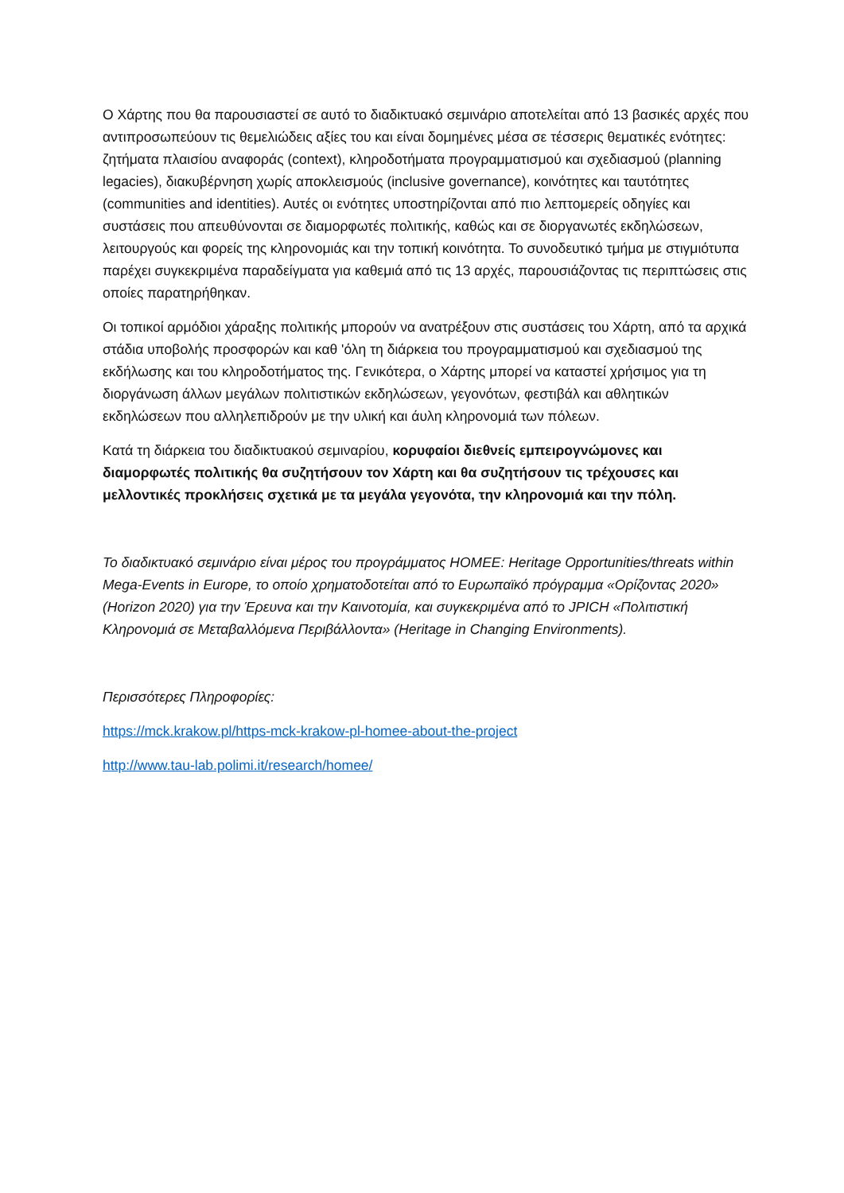Ο Χάρτης που θα παρουσιαστεί σε αυτό το διαδικτυακό σεμινάριο αποτελείται από 13 βασικές αρχές που αντιπροσωπεύουν τις θεμελιώδεις αξίες του και είναι δομημένες μέσα σε τέσσερις θεματικές ενότητες: ζητήματα πλαισίου αναφοράς (context), κληροδοτήματα προγραμματισμού και σχεδιασμού (planning legacies), διακυβέρνηση χωρίς αποκλεισμούς (inclusive governance), κοινότητες και ταυτότητες (communities and identities). Αυτές οι ενότητες υποστηρίζονται από πιο λεπτομερείς οδηγίες και συστάσεις που απευθύνονται σε διαμορφωτές πολιτικής, καθώς και σε διοργανωτές εκδηλώσεων, λειτουργούς και φορείς της κληρονομιάς και την τοπική κοινότητα. Το συνοδευτικό τμήμα με στιγμιότυπα παρέχει συγκεκριμένα παραδείγματα για καθεμιά από τις 13 αρχές, παρουσιάζοντας τις περιπτώσεις στις οποίες παρατηρήθηκαν.
Οι τοπικοί αρμόδιοι χάραξης πολιτικής μπορούν να ανατρέξουν στις συστάσεις του Χάρτη, από τα αρχικά στάδια υποβολής προσφορών και καθ 'όλη τη διάρκεια του προγραμματισμού και σχεδιασμού της εκδήλωσης και του κληροδοτήματος της. Γενικότερα, ο Χάρτης μπορεί να καταστεί χρήσιμος για τη διοργάνωση άλλων μεγάλων πολιτιστικών εκδηλώσεων, γεγονότων, φεστιβάλ και αθλητικών εκδηλώσεων που αλληλεπιδρούν με την υλική και άυλη κληρονομιά των πόλεων.
Κατά τη διάρκεια του διαδικτυακού σεμιναρίου, κορυφαίοι διεθνείς εμπειρογνώμονες και διαμορφωτές πολιτικής θα συζητήσουν τον Χάρτη και θα συζητήσουν τις τρέχουσες και μελλοντικές προκλήσεις σχετικά με τα μεγάλα γεγονότα, την κληρονομιά και την πόλη.
Το διαδικτυακό σεμινάριο είναι μέρος του προγράμματος HOMEE: Heritage Opportunities/threats within Mega-Events in Europe, το οποίο χρηματοδοτείται από το Ευρωπαϊκό πρόγραμμα «Ορίζοντας 2020» (Horizon 2020) για την Έρευνα και την Καινοτομία, και συγκεκριμένα από το JPICH «Πολιτιστική Κληρονομιά σε Μεταβαλλόμενα Περιβάλλοντα» (Heritage in Changing Environments).
Περισσότερες Πληροφορίες:
https://mck.krakow.pl/https-mck-krakow-pl-homee-about-the-project
http://www.tau-lab.polimi.it/research/homee/